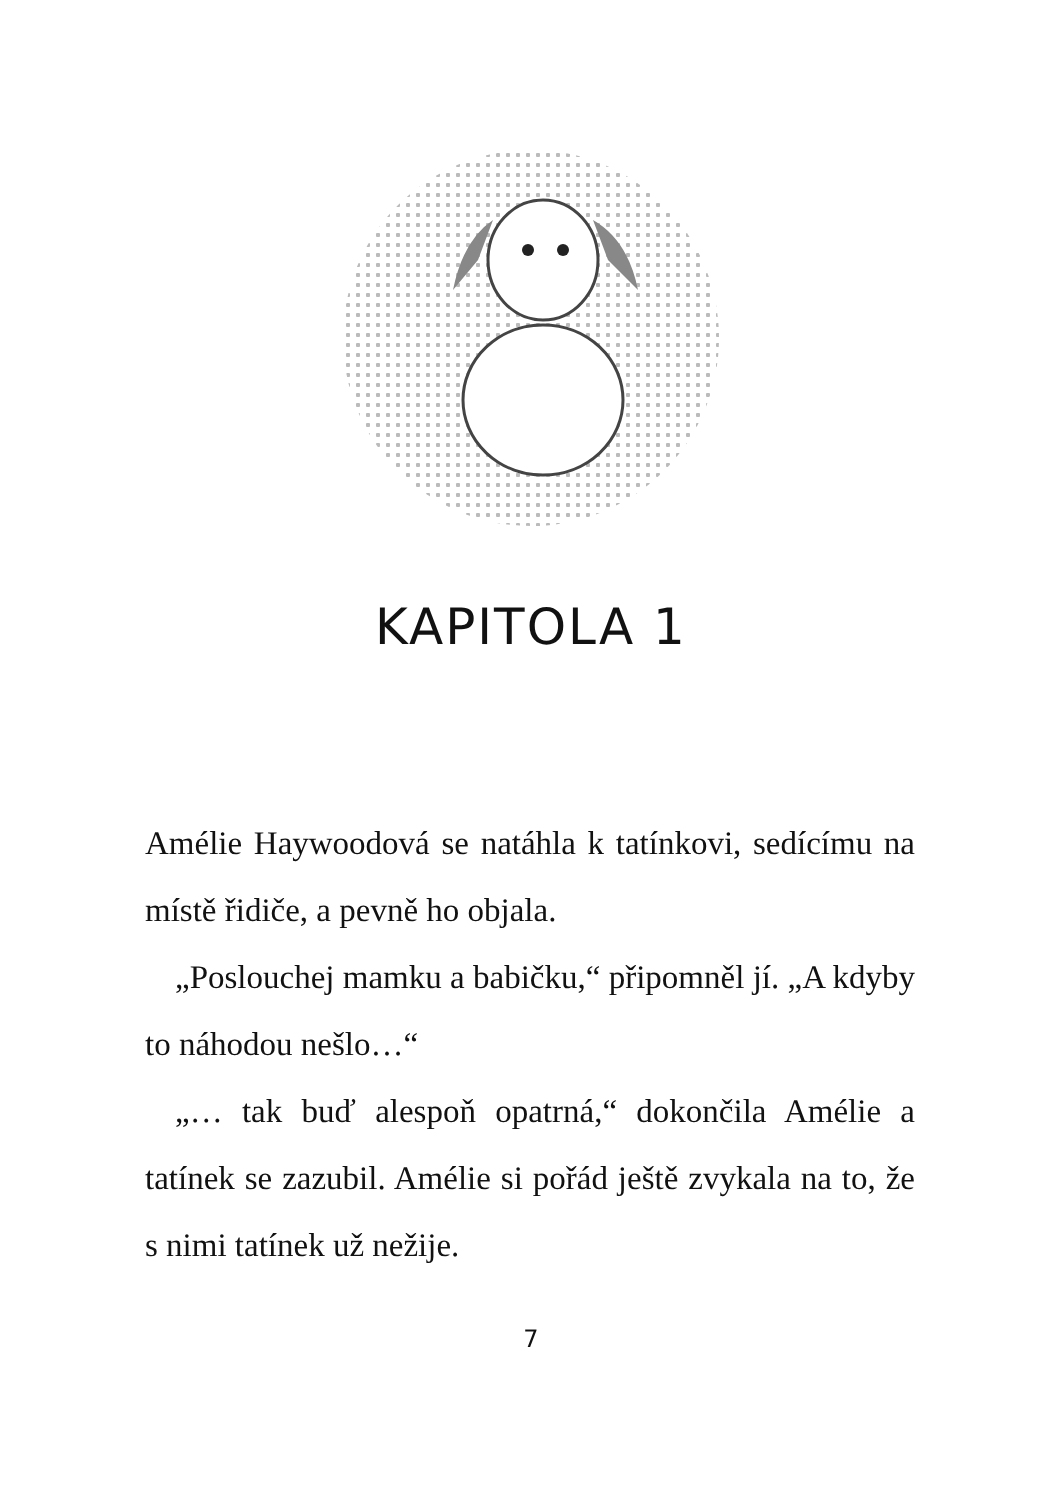KAPITOLA 1
Amélie Haywoodová se natáhla k tatínkovi, sedícímu na místě řidiče, a pevně ho objala.
„Poslouchej mamku a babičku,“ připomněl jí. „A kdyby to náhodou nešlo…“
„… tak buď alespoň opatrná,“ dokončila Amélie a tatínek se zazubil. Amélie si pořád ještě zvykala na to, že s nimi tatínek už nežije.
7